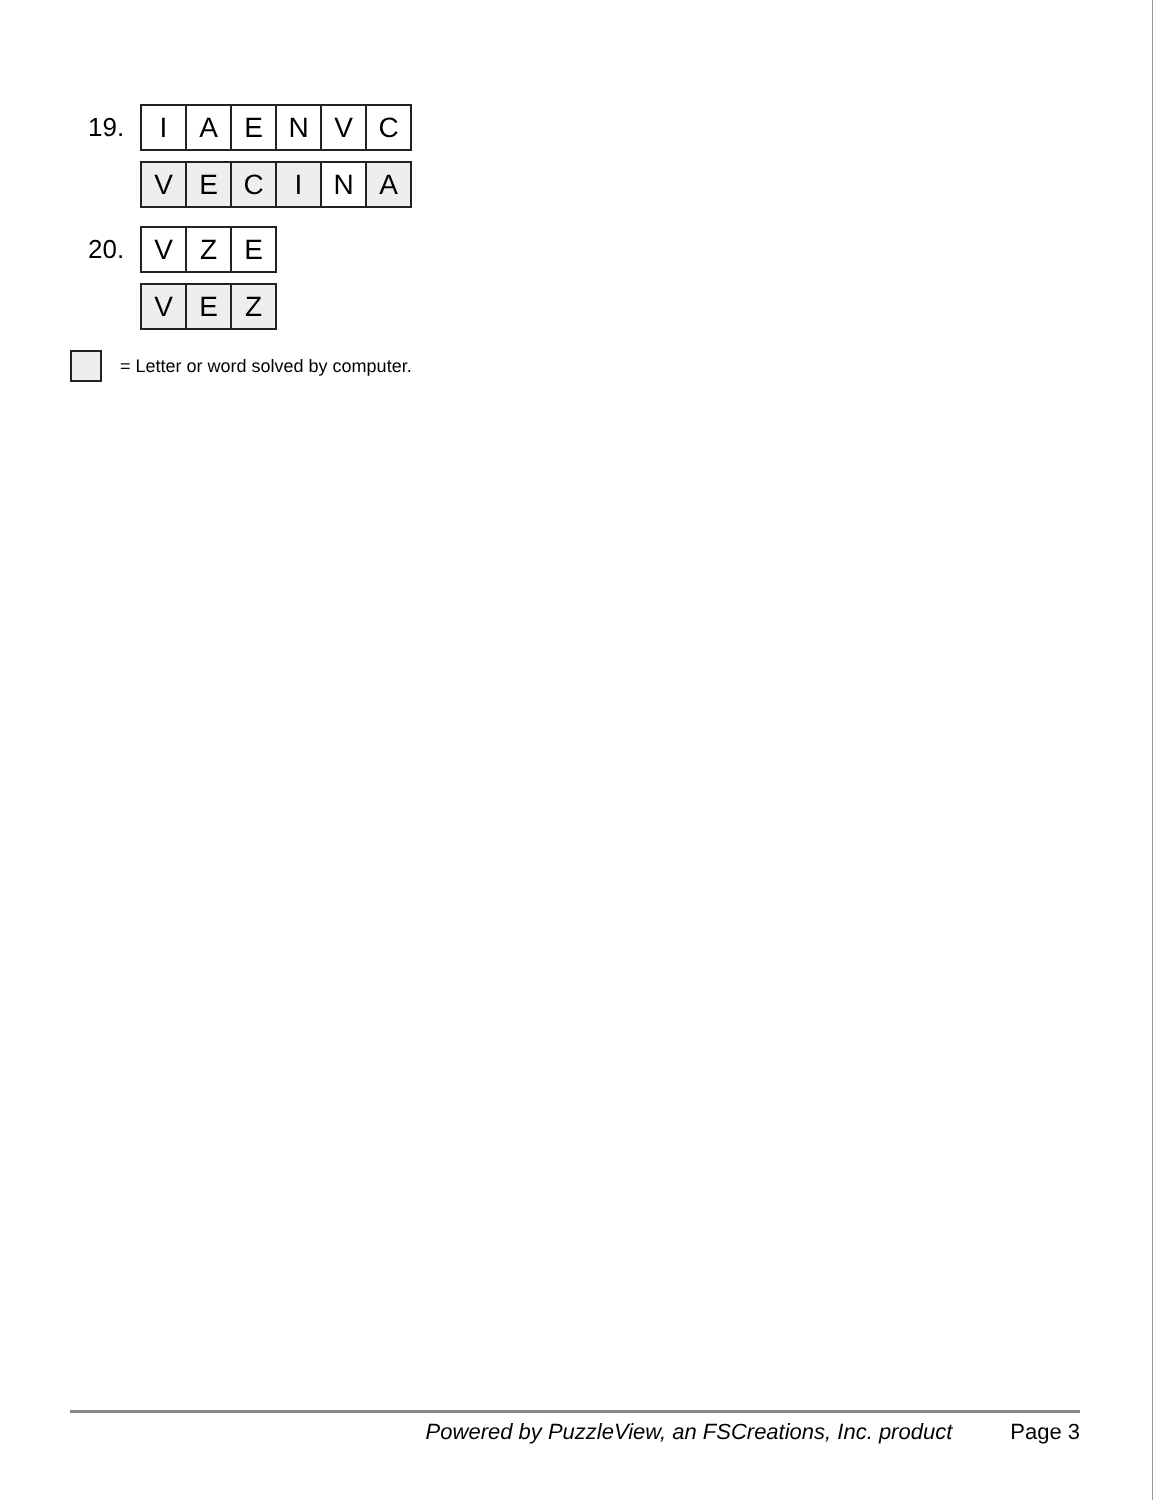19.
| I | A | E | N | V | C |
| V | E | C | I | N | A |
20.
| V | Z | E |
| V | E | Z |
= Letter or word solved by computer.
Powered by PuzzleView, an FSCreations, Inc. product Page 3